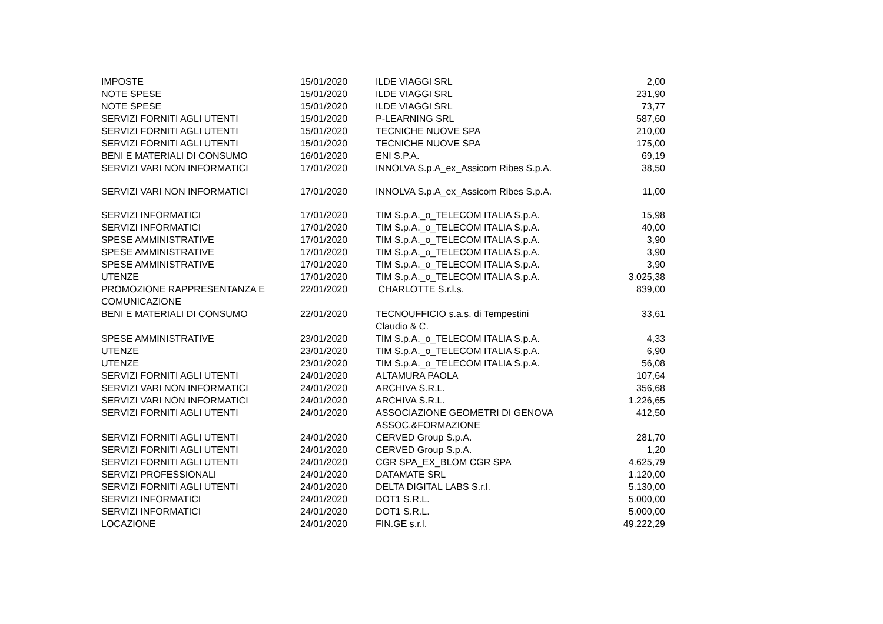| IMPOSTE | 15/01/2020 | ILDE VIAGGI SRL | 2,00 |
| NOTE SPESE | 15/01/2020 | ILDE VIAGGI SRL | 231,90 |
| NOTE SPESE | 15/01/2020 | ILDE VIAGGI SRL | 73,77 |
| SERVIZI FORNITI AGLI UTENTI | 15/01/2020 | P-LEARNING SRL | 587,60 |
| SERVIZI FORNITI AGLI UTENTI | 15/01/2020 | TECNICHE NUOVE SPA | 210,00 |
| SERVIZI FORNITI AGLI UTENTI | 15/01/2020 | TECNICHE NUOVE SPA | 175,00 |
| BENI E MATERIALI DI CONSUMO | 16/01/2020 | ENI S.P.A. | 69,19 |
| SERVIZI VARI NON INFORMATICI | 17/01/2020 | INNOLVA S.p.A_ex_Assicom Ribes S.p.A. | 38,50 |
| SERVIZI VARI NON INFORMATICI | 17/01/2020 | INNOLVA S.p.A_ex_Assicom Ribes S.p.A. | 11,00 |
| SERVIZI INFORMATICI | 17/01/2020 | TIM S.p.A._o_TELECOM ITALIA S.p.A. | 15,98 |
| SERVIZI INFORMATICI | 17/01/2020 | TIM S.p.A._o_TELECOM ITALIA S.p.A. | 40,00 |
| SPESE AMMINISTRATIVE | 17/01/2020 | TIM S.p.A._o_TELECOM ITALIA S.p.A. | 3,90 |
| SPESE AMMINISTRATIVE | 17/01/2020 | TIM S.p.A._o_TELECOM ITALIA S.p.A. | 3,90 |
| SPESE AMMINISTRATIVE | 17/01/2020 | TIM S.p.A._o_TELECOM ITALIA S.p.A. | 3,90 |
| UTENZE | 17/01/2020 | TIM S.p.A._o_TELECOM ITALIA S.p.A. | 3.025,38 |
| PROMOZIONE RAPPRESENTANZA E COMUNICAZIONE | 22/01/2020 | CHARLOTTE S.r.l.s. | 839,00 |
| BENI E MATERIALI DI CONSUMO | 22/01/2020 | TECNOUFFICIO s.a.s. di Tempestini Claudio & C. | 33,61 |
| SPESE AMMINISTRATIVE | 23/01/2020 | TIM S.p.A._o_TELECOM ITALIA S.p.A. | 4,33 |
| UTENZE | 23/01/2020 | TIM S.p.A._o_TELECOM ITALIA S.p.A. | 6,90 |
| UTENZE | 23/01/2020 | TIM S.p.A._o_TELECOM ITALIA S.p.A. | 56,08 |
| SERVIZI FORNITI AGLI UTENTI | 24/01/2020 | ALTAMURA PAOLA | 107,64 |
| SERVIZI VARI NON INFORMATICI | 24/01/2020 | ARCHIVA S.R.L. | 356,68 |
| SERVIZI VARI NON INFORMATICI | 24/01/2020 | ARCHIVA S.R.L. | 1.226,65 |
| SERVIZI FORNITI AGLI UTENTI | 24/01/2020 | ASSOCIAZIONE GEOMETRI DI GENOVA ASSOC.&FORMAZIONE | 412,50 |
| SERVIZI FORNITI AGLI UTENTI | 24/01/2020 | CERVED Group S.p.A. | 281,70 |
| SERVIZI FORNITI AGLI UTENTI | 24/01/2020 | CERVED Group S.p.A. | 1,20 |
| SERVIZI FORNITI AGLI UTENTI | 24/01/2020 | CGR SPA_EX_BLOM CGR SPA | 4.625,79 |
| SERVIZI PROFESSIONALI | 24/01/2020 | DATAMATE SRL | 1.120,00 |
| SERVIZI FORNITI AGLI UTENTI | 24/01/2020 | DELTA DIGITAL LABS S.r.l. | 5.130,00 |
| SERVIZI INFORMATICI | 24/01/2020 | DOT1 S.R.L. | 5.000,00 |
| SERVIZI INFORMATICI | 24/01/2020 | DOT1 S.R.L. | 5.000,00 |
| LOCAZIONE | 24/01/2020 | FIN.GE s.r.l. | 49.222,29 |